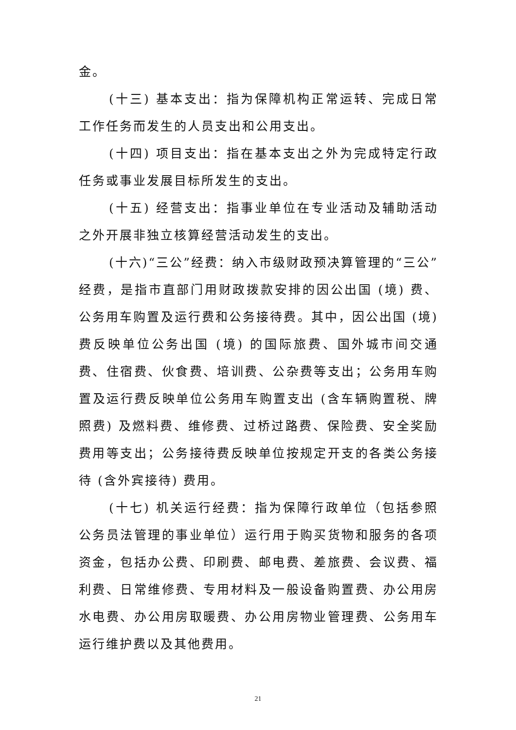金。
(十三) 基本支出：指为保障机构正常运转、完成日常工作任务而发生的人员支出和公用支出。
(十四) 项目支出：指在基本支出之外为完成特定行政任务或事业发展目标所发生的支出。
(十五) 经营支出：指事业单位在专业活动及辅助活动之外开展非独立核算经营活动发生的支出。
(十六)“三公”经费：纳入市级财政预决算管理的“三公”经费，是指市直部门用财政拨款安排的因公出国 (境) 费、公务用车购置及运行费和公务接待费。其中，因公出国 (境) 费反映单位公务出国 (境) 的国际旅费、国外城市间交通费、住宿费、伙食费、培训费、公杂费等支出；公务用车购置及运行费反映单位公务用车购置支出 (含车辆购置税、牌照费) 及燃料费、维修费、过桥过路费、保险费、安全奖励费用等支出；公务接待费反映单位按规定开支的各类公务接待 (含外宾接待) 费用。
(十七) 机关运行经费：指为保障行政单位（包括参照公务员法管理的事业单位）运行用于购买货物和服务的各项资金，包括办公费、印刷费、邮电费、差旅费、会议费、福利费、日常维修费、专用材料及一般设备购置费、办公用房水电费、办公用房取暖费、办公用房物业管理费、公务用车运行维护费以及其他费用。
21